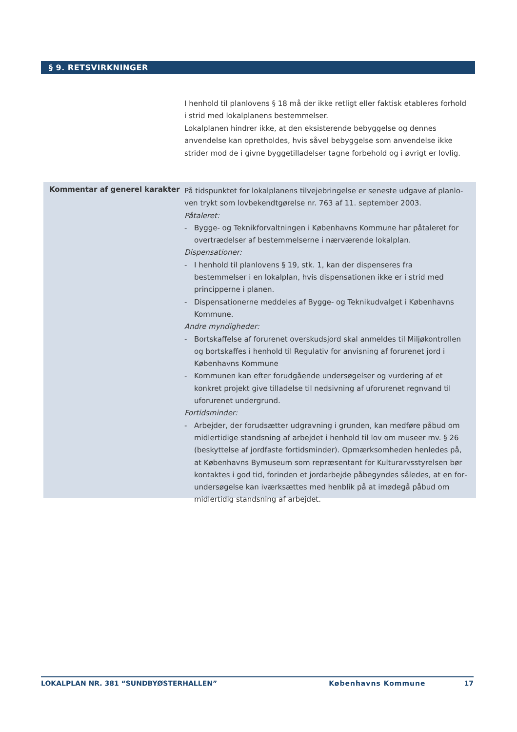§ 9. RETSVIRKNINGER
I henhold til planlovens § 18 må der ikke retligt eller faktisk etableres forhold i strid med lokalplanens bestemmelser.
Lokalplanen hindrer ikke, at den eksisterende bebyggelse og dennes anvendelse kan opretholdes, hvis såvel bebyggelse som anvendelse ikke strider mod de i givne byggetilladelser tagne forbehold og i øvrigt er lovlig.
Kommentar af generel karakter
På tidspunktet for lokalplanens tilvejebringelse er seneste udgave af planlo­ven trykt som lovbekendtgørelse nr. 763 af 11. september 2003.
Påtaleret:
- Bygge- og Teknikforvaltningen i Københavns Kommune har påtaleret for overtrædelser af bestemmelserne i nærværende lokalplan.
Dispensationer:
- I henhold til planlovens § 19, stk. 1, kan der dispenseres fra bestemmelser i en lokalplan, hvis dispensationen ikke er i strid med principperne i planen.
- Dispensationerne meddeles af Bygge- og Teknikudvalget i Københavns Kom­mune.
Andre myndigheder:
- Bortskaffelse af forurenet overskudsjord skal anmeldes til Miljøkontrollen og bortskaffes i henhold til Regulativ for anvisning af forurenet jord i Køben­havns Kommune
- Kommunen kan efter forudgående undersøgelser og vurdering af et konkret projekt give tilladelse til nedsivning af uforurenet regnvand til uforurenet undergrund.
Fortidsminder:
- Arbejder, der forudsætter udgravning i grunden, kan medføre påbud om midlertidige standsning af arbejdet i henhold til lov om museer mv. § 26 (beskyttelse af jordfaste fortidsminder). Opmærksomheden henledes på, at Københavns Bymuseum som repræsentant for Kulturarvsstyrelsen bør kontaktes i god tid, forinden et jordarbejde påbegyndes således, at en for­undersøgelse kan iværksættes med henblik på at imødegå påbud om mid­lertidig standsning af arbejdet.
LOKALPLAN NR. 381 “SUNDBYØSTERHALLEN” Københavns Kommune 17